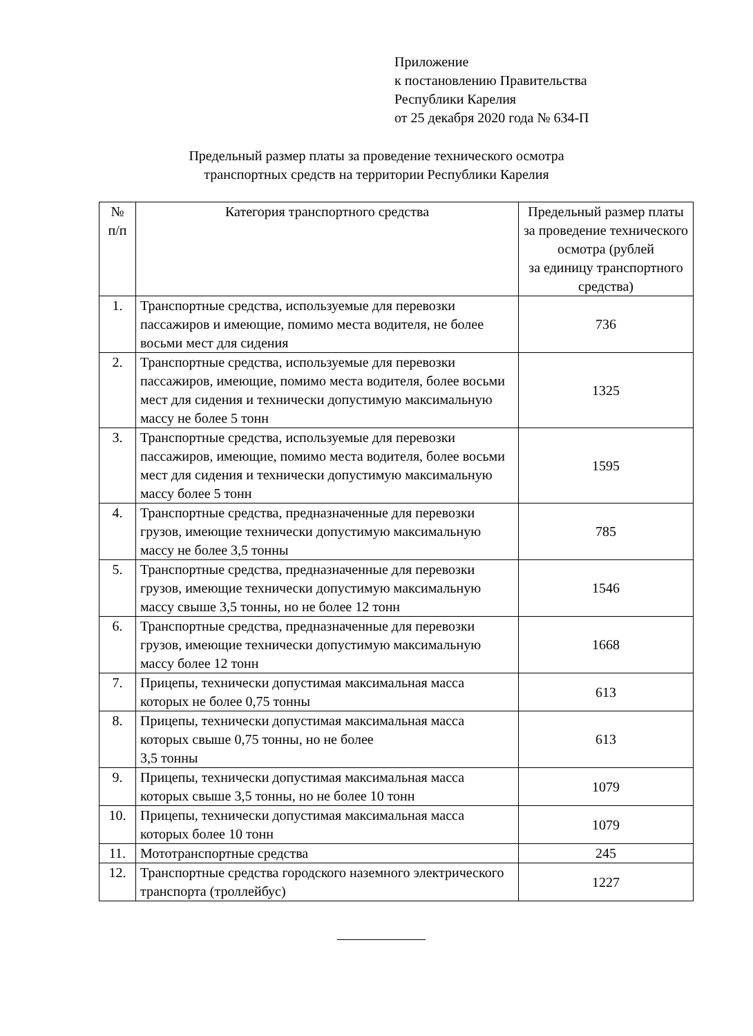Приложение
к постановлению Правительства
Республики Карелия
от 25 декабря 2020 года № 634-П
Предельный размер платы за проведение технического осмотра
транспортных средств на территории Республики Карелия
| № п/п | Категория транспортного средства | Предельный размер платы за проведение технического осмотра (рублей за единицу транспортного средства) |
| --- | --- | --- |
| 1. | Транспортные средства, используемые для перевозки пассажиров и имеющие, помимо места водителя, не более восьми мест для сидения | 736 |
| 2. | Транспортные средства, используемые для перевозки пассажиров, имеющие, помимо места водителя, более восьми мест для сидения и технически допустимую максимальную массу не более 5 тонн | 1325 |
| 3. | Транспортные средства, используемые для перевозки пассажиров, имеющие, помимо места водителя, более восьми мест для сидения и технически допустимую максимальную массу более 5 тонн | 1595 |
| 4. | Транспортные средства, предназначенные для перевозки грузов, имеющие технически допустимую максимальную массу не более 3,5 тонны | 785 |
| 5. | Транспортные средства, предназначенные для перевозки грузов, имеющие технически допустимую максимальную массу свыше 3,5 тонны, но не более 12 тонн | 1546 |
| 6. | Транспортные средства, предназначенные для перевозки грузов, имеющие технически допустимую максимальную массу более 12 тонн | 1668 |
| 7. | Прицепы, технически допустимая максимальная масса которых не более 0,75 тонны | 613 |
| 8. | Прицепы, технически допустимая максимальная масса которых свыше 0,75 тонны, но не более 3,5 тонны | 613 |
| 9. | Прицепы, технически допустимая максимальная масса которых свыше 3,5 тонны, но не более 10 тонн | 1079 |
| 10. | Прицепы, технически допустимая максимальная масса которых более 10 тонн | 1079 |
| 11. | Мототранспортные средства | 245 |
| 12. | Транспортные средства городского наземного электрического транспорта (троллейбус) | 1227 |